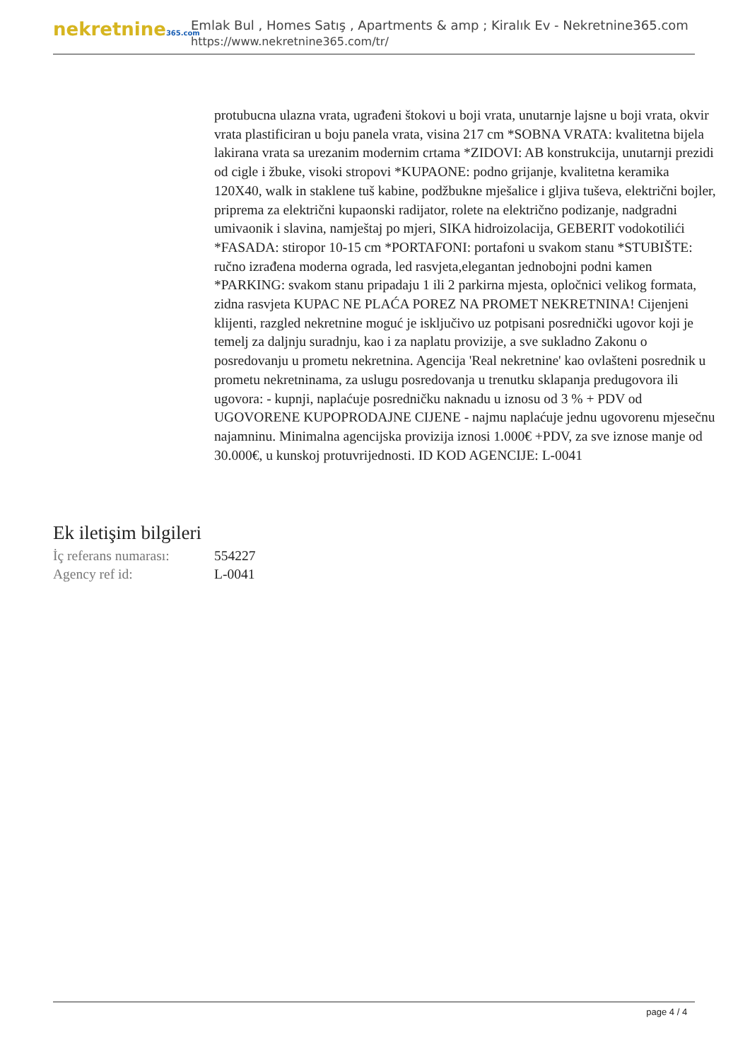nekretnine365.com
Emlak Bul , Homes Satış , Apartments & amp ; Kiralık Ev - Nekretnine365.com
https://www.nekretnine365.com/tr/
protubucna ulazna vrata, ugrađeni štokovi u boji vrata, unutarnje lajsne u boji vrata, okvir vrata plastificiran u boju panela vrata, visina 217 cm *SOBNA VRATA: kvalitetna bijela lakirana vrata sa urezanim modernim crtama *ZIDOVI: AB konstrukcija, unutarnji prezidi od cigle i žbuke, visoki stropovi *KUPAONE: podno grijanje, kvalitetna keramika 120X40, walk in staklene tuš kabine, podžbukne mješalice i gljiva tuševa, električni bojler, priprema za električni kupaonski radijator, rolete na električno podizanje, nadgradni umivaonik i slavina, namještaj po mjeri, SIKA hidroizolacija, GEBERIT vodokotilići *FASADA: stiropor 10-15 cm *PORTAFONI: portafoni u svakom stanu *STUBIŠTE: ručno izrađena moderna ograda, led rasvjeta,elegantan jednobojni podni kamen *PARKING: svakom stanu pripadaju 1 ili 2 parkirna mjesta, opločnici velikog formata, zidna rasvjeta KUPAC NE PLAĆA POREZ NA PROMET NEKRETNINA! Cijenjeni klijenti, razgled nekretnine moguć je isključivo uz potpisani posrednički ugovor koji je temelj za daljnju suradnju, kao i za naplatu provizije, a sve sukladno Zakonu o posredovanju u prometu nekretnina. Agencija 'Real nekretnine' kao ovlašteni posrednik u prometu nekretninama, za uslugu posredovanja u trenutku sklapanja predugovora ili ugovora: - kupnji, naplaćuje posredničku naknadu u iznosu od 3 % + PDV od UGOVORENE KUPOPRODAJNE CIJENE - najmu naplaćuje jednu ugovorenu mjesečnu najamninu. Minimalna agencijska provizija iznosi 1.000€ +PDV, za sve iznose manje od 30.000€, u kunskoj protuvrijednosti. ID KOD AGENCIJE: L-0041
Ek iletişim bilgileri
| İç referans numarası: | 554227 |
| Agency ref id: | L-0041 |
page 4 / 4